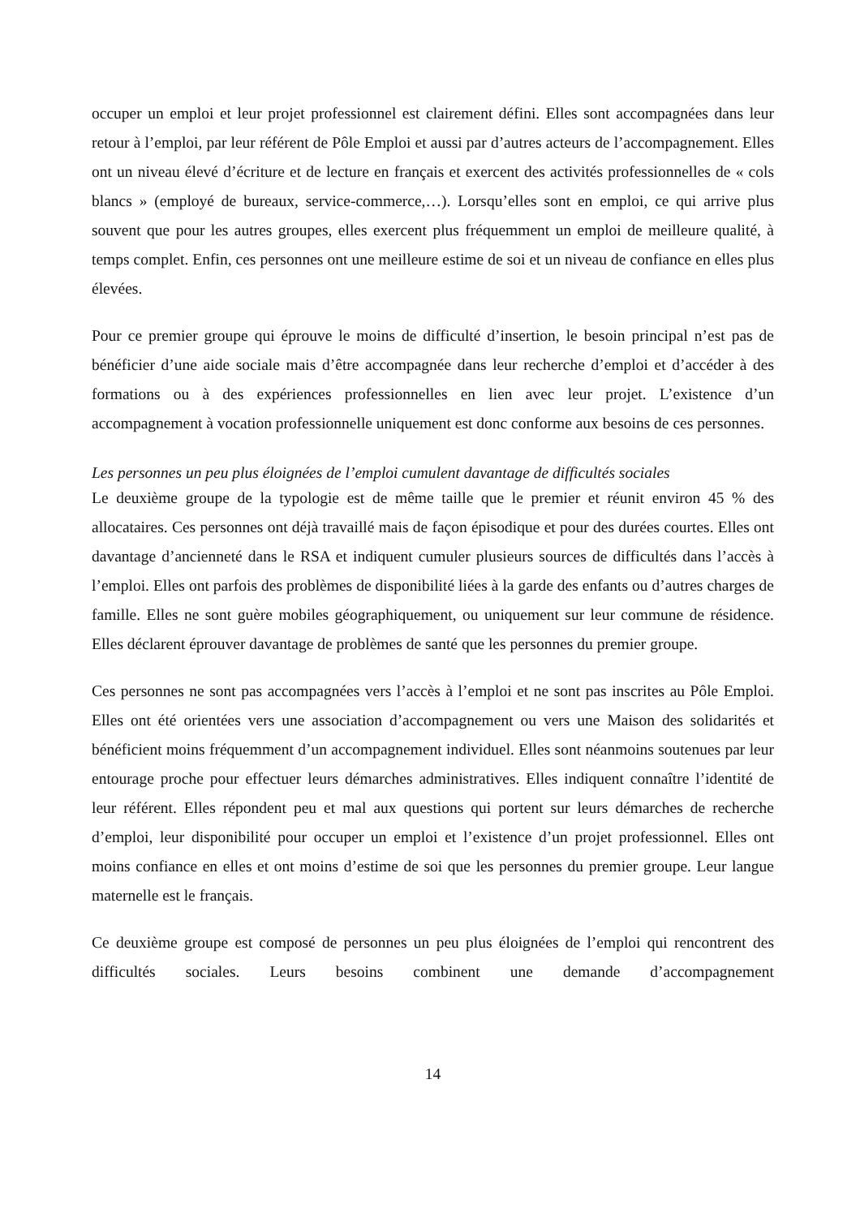occuper un emploi et leur projet professionnel est clairement défini. Elles sont accompagnées dans leur retour à l’emploi, par leur référent de Pôle Emploi et aussi par d’autres acteurs de l’accompagnement. Elles ont un niveau élevé d’écriture et de lecture en français et exercent des activités professionnelles de « cols blancs » (employé de bureaux, service-commerce,…). Lorsqu’elles sont en emploi, ce qui arrive plus souvent que pour les autres groupes, elles exercent plus fréquemment un emploi de meilleure qualité, à temps complet. Enfin, ces personnes ont une meilleure estime de soi et un niveau de confiance en elles plus élevées.
Pour ce premier groupe qui éprouve le moins de difficulté d’insertion, le besoin principal n’est pas de bénéficier d’une aide sociale mais d’être accompagnée dans leur recherche d’emploi et d’accéder à des formations ou à des expériences professionnelles en lien avec leur projet. L’existence d’un accompagnement à vocation professionnelle uniquement est donc conforme aux besoins de ces personnes.
Les personnes un peu plus éloignées de l’emploi cumulent davantage de difficultés sociales
Le deuxième groupe de la typologie est de même taille que le premier et réunit environ 45 % des allocataires. Ces personnes ont déjà travaillé mais de façon épisodique et pour des durées courtes. Elles ont davantage d’ancienneté dans le RSA et indiquent cumuler plusieurs sources de difficultés dans l’accès à l’emploi. Elles ont parfois des problèmes de disponibilité liées à la garde des enfants ou d’autres charges de famille. Elles ne sont guère mobiles géographiquement, ou uniquement sur leur commune de résidence. Elles déclarent éprouver davantage de problèmes de santé que les personnes du premier groupe.
Ces personnes ne sont pas accompagnées vers l’accès à l’emploi et ne sont pas inscrites au Pôle Emploi. Elles ont été orientées vers une association d’accompagnement ou vers une Maison des solidarités et bénéficient moins fréquemment d’un accompagnement individuel. Elles sont néanmoins soutenues par leur entourage proche pour effectuer leurs démarches administratives. Elles indiquent connaître l’identité de leur référent. Elles répondent peu et mal aux questions qui portent sur leurs démarches de recherche d’emploi, leur disponibilité pour occuper un emploi et l’existence d’un projet professionnel. Elles ont moins confiance en elles et ont moins d’estime de soi que les personnes du premier groupe. Leur langue maternelle est le français.
Ce deuxième groupe est composé de personnes un peu plus éloignées de l’emploi qui rencontrent des difficultés sociales. Leurs besoins combinent une demande d’accompagnement
14